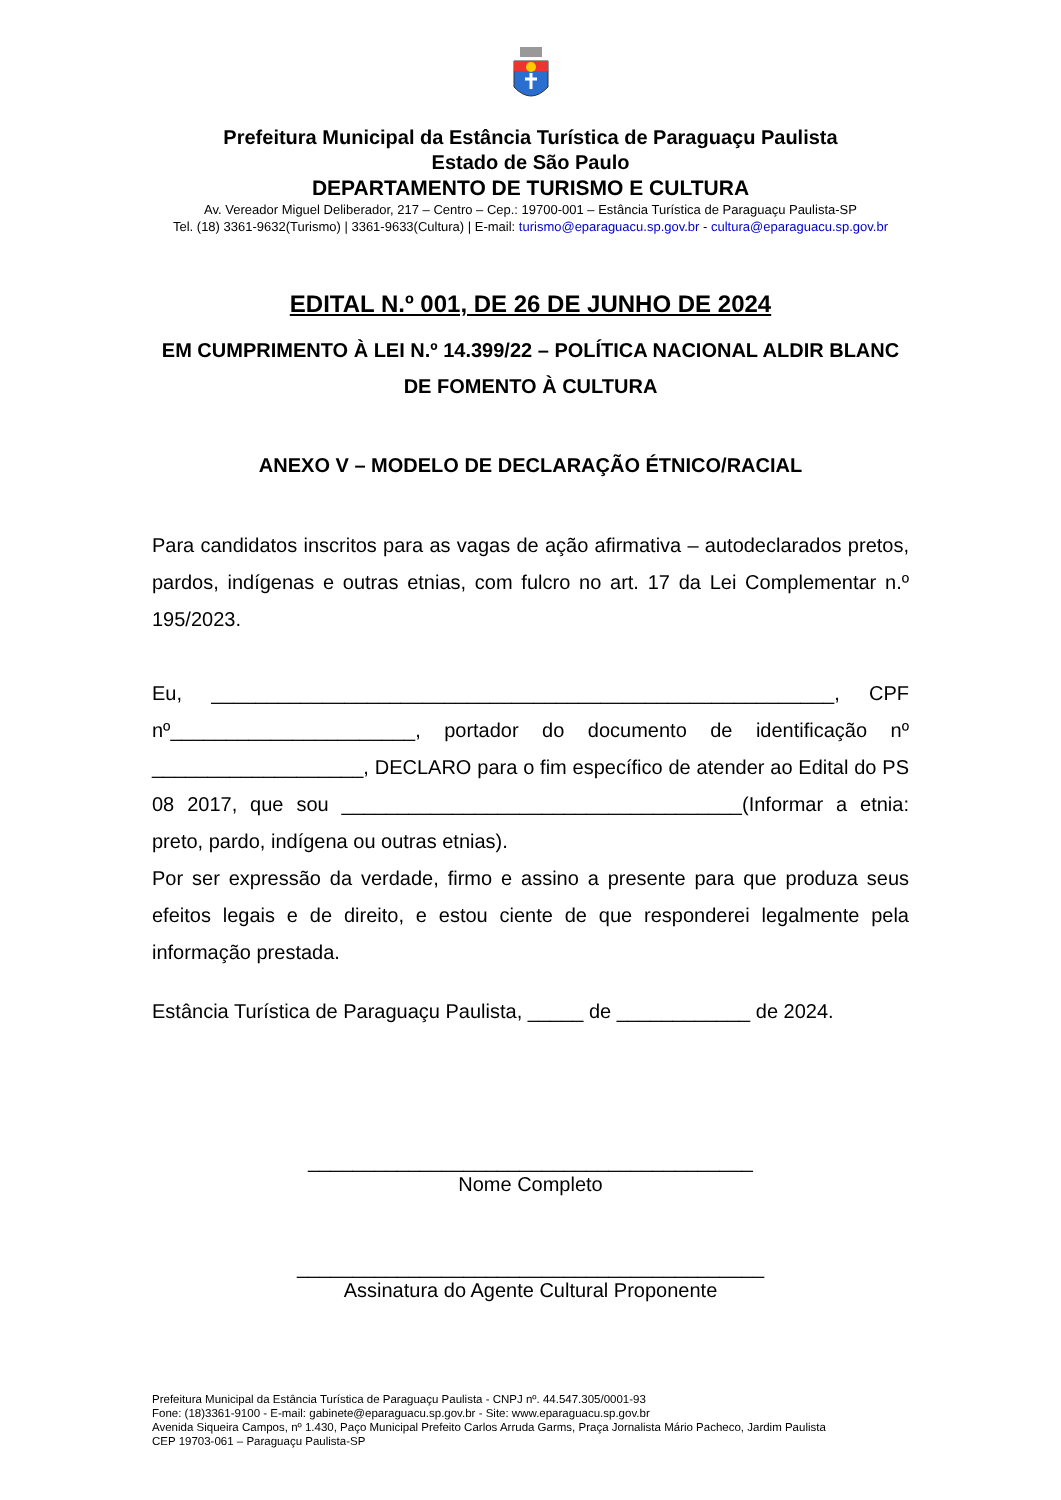Prefeitura Municipal da Estância Turística de Paraguaçu Paulista
Estado de São Paulo
DEPARTAMENTO DE TURISMO E CULTURA
Av. Vereador Miguel Deliberador, 217 – Centro – Cep.: 19700-001 – Estância Turística de Paraguaçu Paulista-SP
Tel. (18) 3361-9632(Turismo) | 3361-9633(Cultura) | E-mail: turismo@eparaguacu.sp.gov.br - cultura@eparaguacu.sp.gov.br
EDITAL N.º 001, DE 26 DE JUNHO DE 2024
EM CUMPRIMENTO À LEI N.º 14.399/22 – POLÍTICA NACIONAL ALDIR BLANC DE FOMENTO À CULTURA
ANEXO V – MODELO DE DECLARAÇÃO ÉTNICO/RACIAL
Para candidatos inscritos para as vagas de ação afirmativa – autodeclarados pretos, pardos, indígenas e outras etnias, com fulcro no art. 17 da Lei Complementar n.º 195/2023.
Eu, ________________________________________________________, CPF nº______________________, portador do documento de identificação nº ___________________, DECLARO para o fim específico de atender ao Edital do PS 08 2017, que sou ____________________________________(Informar a etnia: preto, pardo, indígena ou outras etnias).
Por ser expressão da verdade, firmo e assino a presente para que produza seus efeitos legais e de direito, e estou ciente de que responderei legalmente pela informação prestada.
Estância Turística de Paraguaçu Paulista, _____ de ____________ de 2024.
________________________________________
Nome Completo
__________________________________________
Assinatura do Agente Cultural Proponente
Prefeitura Municipal da Estância Turística de Paraguaçu Paulista - CNPJ nº. 44.547.305/0001-93
Fone: (18)3361-9100 - E-mail: gabinete@eparaguacu.sp.gov.br - Site: www.eparaguacu.sp.gov.br
Avenida Siqueira Campos, nº 1.430, Paço Municipal Prefeito Carlos Arruda Garms, Praça Jornalista Mário Pacheco, Jardim Paulista
CEP 19703-061 – Paraguaçu Paulista-SP